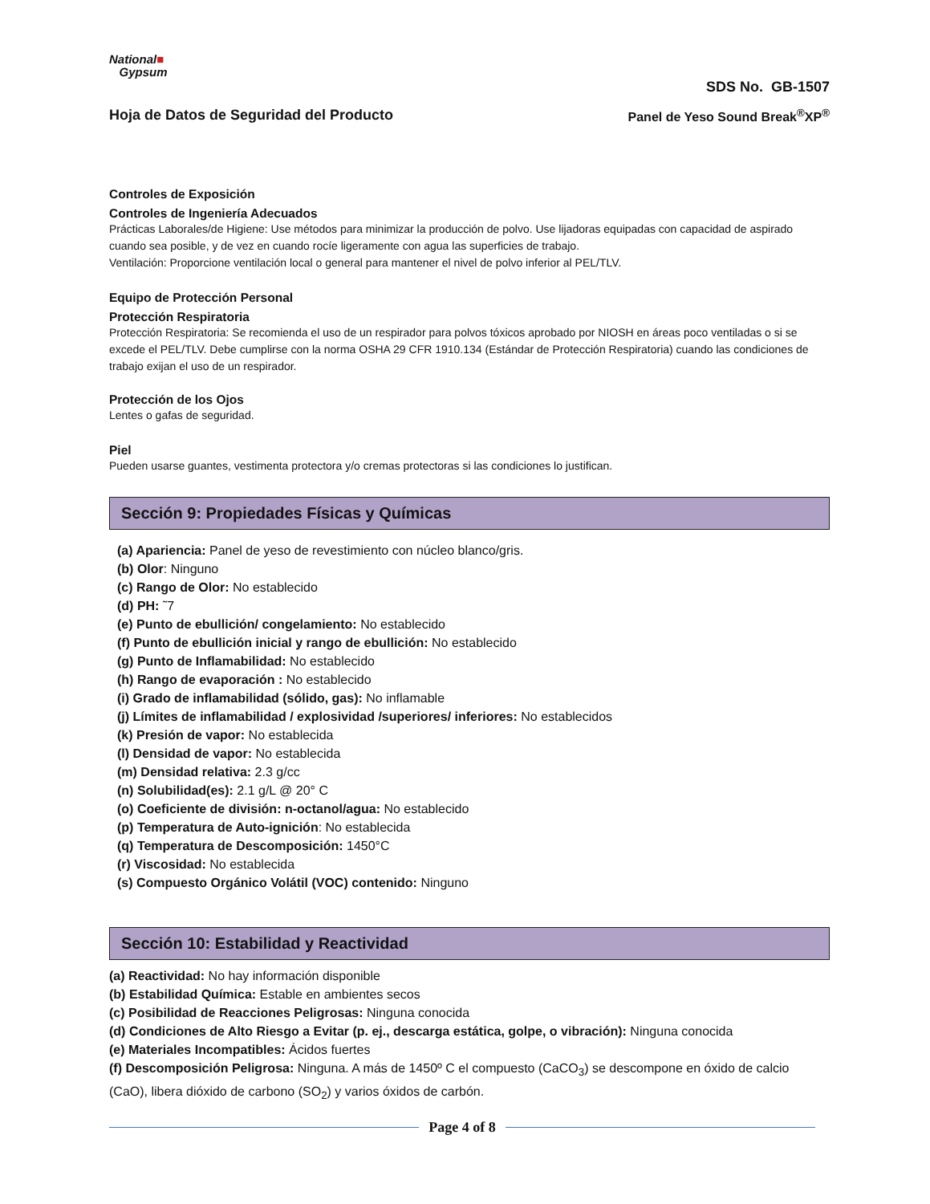National■
Gypsum
SDS No. GB-1507
Hoja de Datos de Seguridad del Producto Panel de Yeso Sound Break<sup>®</sup>XP<sup>®</sup>
Controles de Exposición
Controles de Ingeniería Adecuados
Prácticas Laborales/de Higiene: Use métodos para minimizar la producción de polvo. Use lijadoras equipadas con capacidad de aspirado cuando sea posible, y de vez en cuando rocíe ligeramente con agua las superficies de trabajo.
Ventilación: Proporcione ventilación local o general para mantener el nivel de polvo inferior al PEL/TLV.
Equipo de Protección Personal
Protección Respiratoria
Protección Respiratoria: Se recomienda el uso de un respirador para polvos tóxicos aprobado por NIOSH en áreas poco ventiladas o si se excede el PEL/TLV. Debe cumplirse con la norma OSHA 29 CFR 1910.134 (Estándar de Protección Respiratoria) cuando las condiciones de trabajo exijan el uso de un respirador.
Protección de los Ojos
Lentes o gafas de seguridad.
Piel
Pueden usarse guantes, vestimenta protectora y/o cremas protectoras si las condiciones lo justifican.
Sección 9: Propiedades Físicas y Químicas
(a) Apariencia: Panel de yeso de revestimiento con núcleo blanco/gris.
(b) Olor: Ninguno
(c) Rango de Olor: No establecido
(d) PH: ˜7
(e) Punto de ebullición/ congelamiento: No establecido
(f) Punto de ebullición inicial y rango de ebullición: No establecido
(g) Punto de Inflamabilidad: No establecido
(h) Rango de evaporación : No establecido
(i) Grado de inflamabilidad (sólido, gas): No inflamable
(j) Límites de inflamabilidad / explosividad /superiores/ inferiores: No establecidos
(k) Presión de vapor: No establecida
(l) Densidad de vapor: No establecida
(m) Densidad relativa: 2.3 g/cc
(n) Solubilidad(es): 2.1 g/L @ 20° C
(o) Coeficiente de división: n-octanol/agua: No establecido
(p) Temperatura de Auto-ignición: No establecida
(q) Temperatura de Descomposición: 1450°C
(r) Viscosidad: No establecida
(s) Compuesto Orgánico Volátil (VOC) contenido: Ninguno
Sección 10: Estabilidad y Reactividad
(a) Reactividad: No hay información disponible
(b) Estabilidad Química: Estable en ambientes secos
(c) Posibilidad de Reacciones Peligrosas: Ninguna conocida
(d) Condiciones de Alto Riesgo a Evitar (p. ej., descarga estática, golpe, o vibración): Ninguna conocida
(e) Materiales Incompatibles: Ácidos fuertes
(f) Descomposición Peligrosa: Ninguna. A más de 1450º C el compuesto (CaCO<sub>3</sub>) se descompone en óxido de calcio (CaO), libera dióxido de carbono (SO<sub>2</sub>) y varios óxidos de carbón.
Page 4 of 8